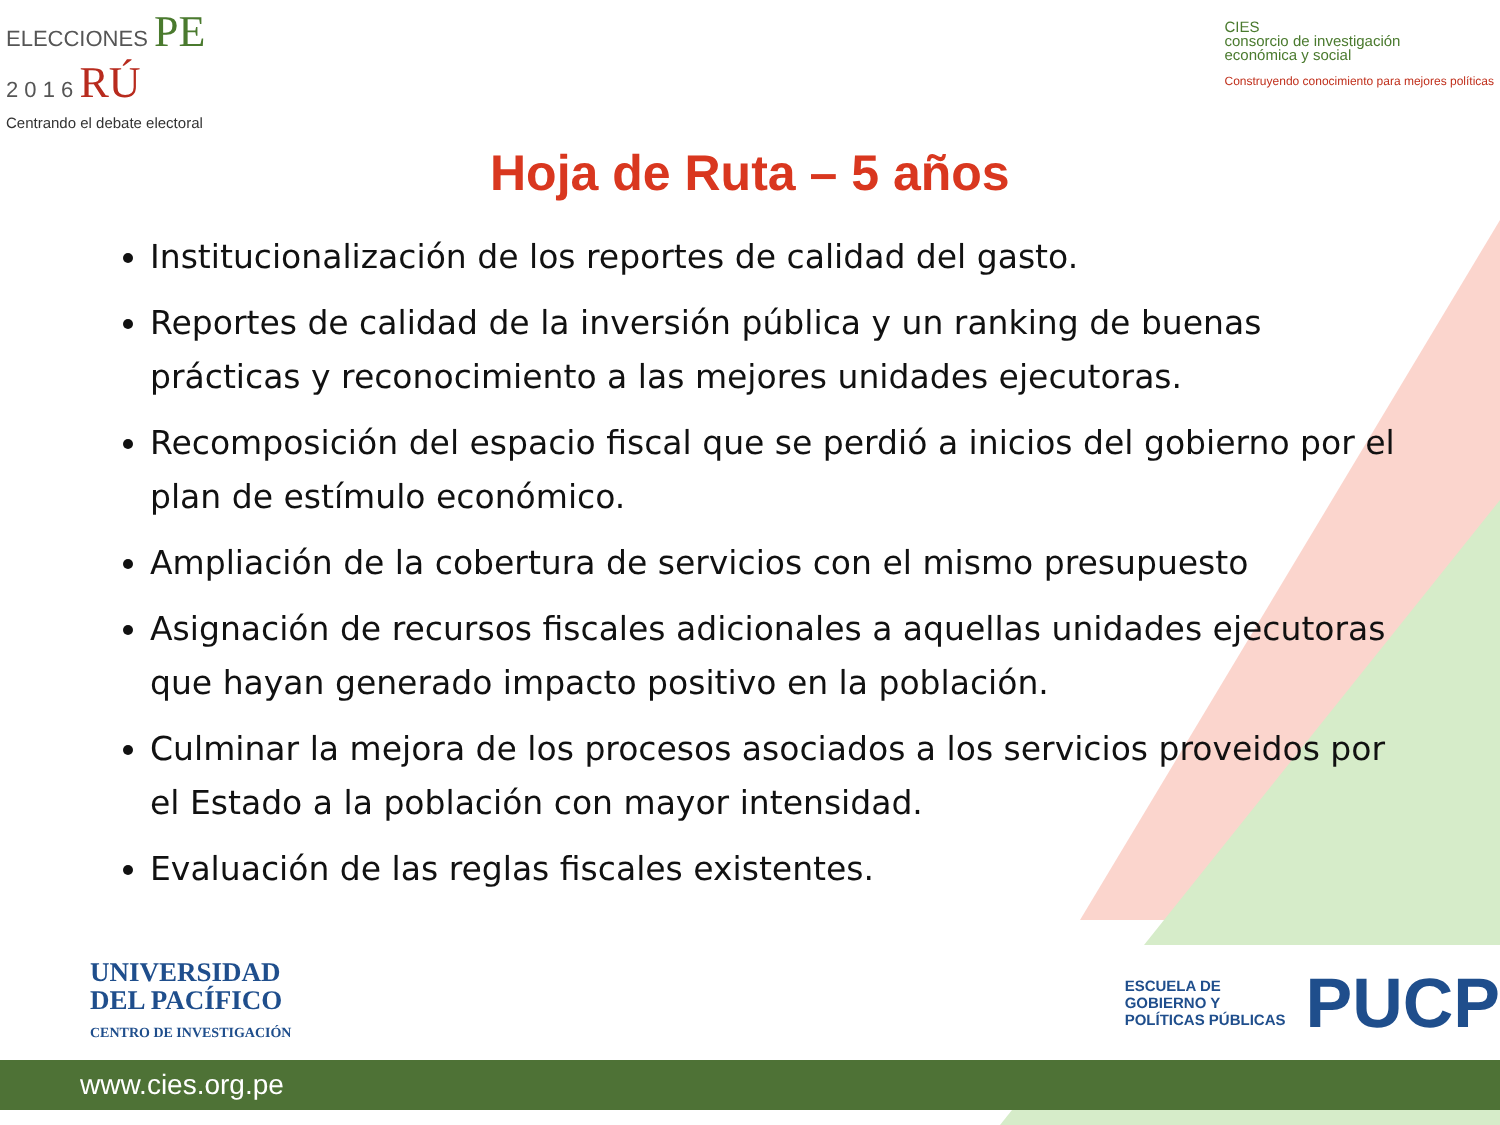ELECCIONES PE
2 0 1 6 RÚ
Centrando el debate electoral
CIES
consorcio de investigación
económica y social
Construyendo conocimiento para mejores políticas
Hoja de Ruta – 5 años
Institucionalización de los reportes de calidad del gasto.
Reportes de calidad de la inversión pública y un ranking de buenas prácticas y reconocimiento a las mejores unidades ejecutoras.
Recomposición del espacio fiscal que se perdió a inicios del gobierno por el plan de estímulo económico.
Ampliación de la cobertura de servicios con el mismo presupuesto
Asignación de recursos fiscales adicionales a aquellas unidades ejecutoras que hayan generado impacto positivo en la población.
Culminar la mejora de los procesos asociados a los servicios proveidos por el Estado a la población con mayor intensidad.
Evaluación de las reglas fiscales existentes.
UNIVERSIDAD
DEL PACÍFICO
CENTRO DE INVESTIGACIÓN
ESCUELA DE
GOBIERNO Y
POLÍTICAS PÚBLICAS
PUCP
www.cies.org.pe